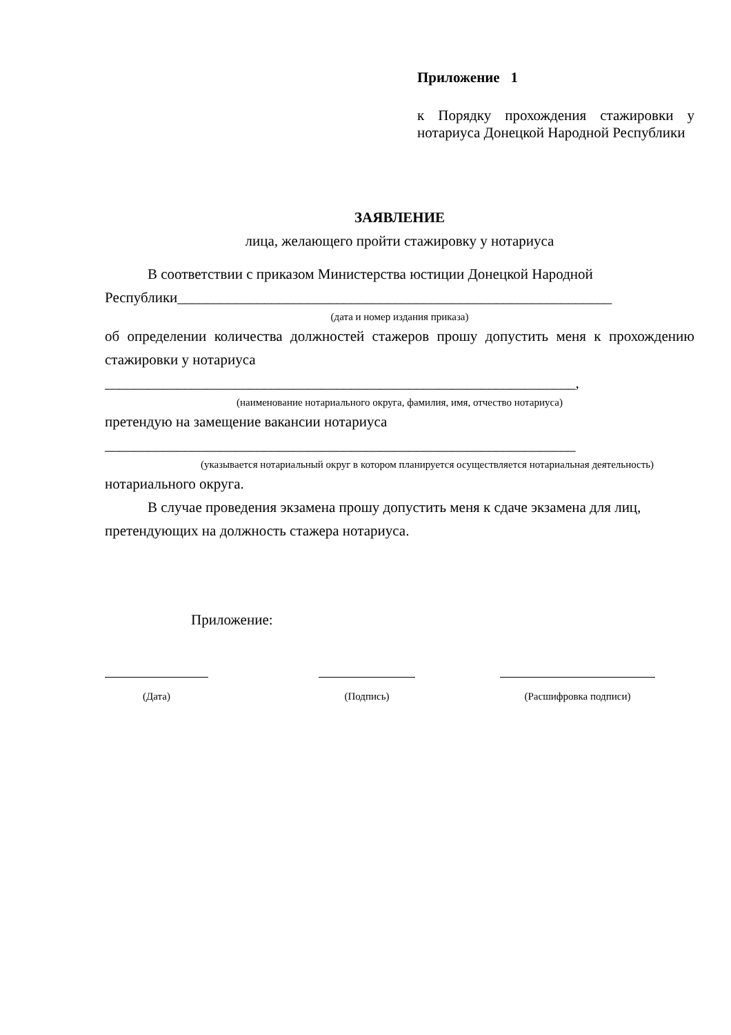Приложение 1
к Порядку прохождения стажировки у нотариуса Донецкой Народной Республики
ЗАЯВЛЕНИЕ
лица, желающего пройти стажировку у нотариуса
В соответствии с приказом Министерства юстиции Донецкой Народной
Республики____________________________________________________________
(дата и номер издания приказа)
об определении количества должностей стажеров прошу допустить меня к прохождению стажировки у нотариуса
_________________________________________________________________,
(наименование нотариального округа, фамилия, имя, отчество нотариуса)
претендую на замещение вакансии нотариуса
_________________________________________________________________
(указывается нотариальный округ в котором планируется осуществляется нотариальная деятельность)
нотариального округа.
В случае проведения экзамена прошу допустить меня к сдаче экзамена для лиц, претендующих на должность стажера нотариуса.
Приложение:
(Дата) (Подпись) (Расшифровка подписи)